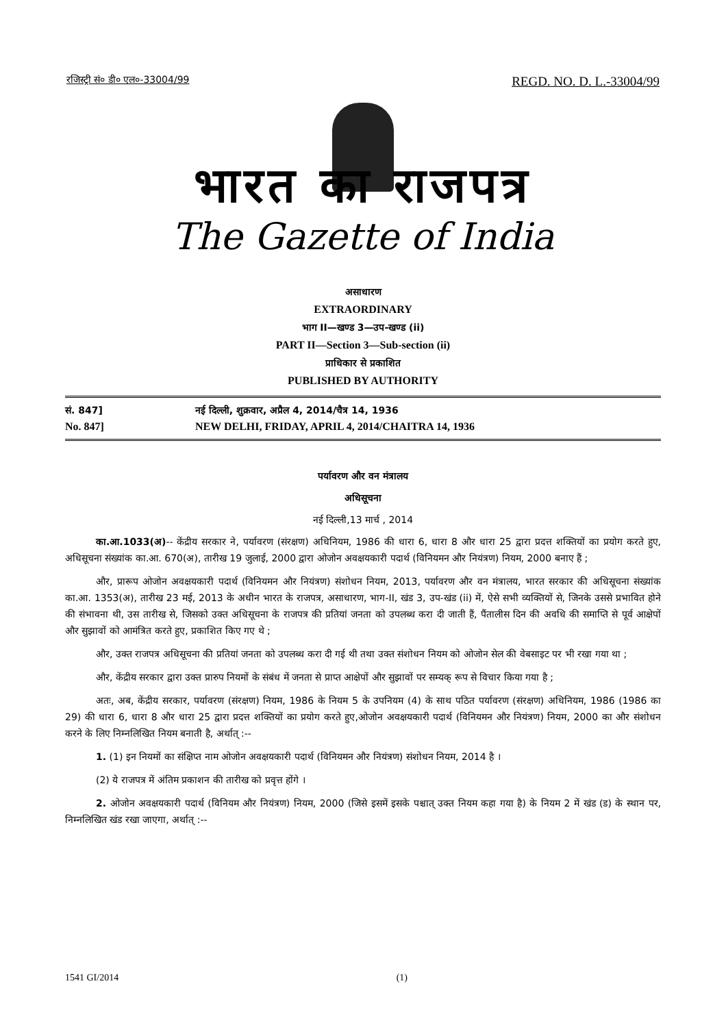रजिस्ट्री सं० डी० एल०-33004/99 REGD. NO. D. L.-33004/99
भारत का राजपत्र
The Gazette of India
असाधारण
EXTRAORDINARY
भाग II—खण्ड 3—उप-खण्ड (ii)
PART II—Section 3—Sub-section (ii)
प्राधिकार से प्रकाशित
PUBLISHED BY AUTHORITY
सं. 847] नई दिल्ली, शुक्रवार, अप्रैल 4, 2014/चैत्र 14, 1936
No. 847] NEW DELHI, FRIDAY, APRIL 4, 2014/CHAITRA 14, 1936
पर्यावरण और वन मंत्रालय
अधिसूचना
नई दिल्ली,13 मार्च , 2014
का.आ.1033(अ)-- केंद्रीय सरकार ने, पर्यावरण (संरक्षण) अधिनियम, 1986 की धारा 6, धारा 8 और धारा 25 द्वारा प्रदत्त शक्तियों का प्रयोग करते हुए, अधिसूचना संख्यांक का.आ. 670(अ), तारीख 19 जुलाई, 2000 द्वारा ओजोन अवक्षयकारी पदार्थ (विनियमन और नियंत्रण) नियम, 2000 बनाए हैं ;
और, प्रारूप ओजोन अवक्षयकारी पदार्थ (विनियमन और नियंत्रण) संशोधन नियम, 2013, पर्यावरण और वन मंत्रालय, भारत सरकार की अधिसूचना संख्यांक का.आ. 1353(अ), तारीख 23 मई, 2013 के अधीन भारत के राजपत्र, असाधारण, भाग-II, खंड 3, उप-खंड (ii) में, ऐसे सभी व्यक्तियों से, जिनके उससे प्रभावित होने की संभावना थी, उस तारीख से, जिसको उक्त अधिसूचना के राजपत्र की प्रतियां जनता को उपलब्ध करा दी जाती हैं, पैंतालीस दिन की अवधि की समाप्ति से पूर्व आक्षेपों और सुझावों को आमंत्रित करते हुए, प्रकाशित किए गए थे ;
और, उक्त राजपत्र अधिसूचना की प्रतियां जनता को उपलब्ध करा दी गई थी तथा उक्त संशोधन नियम को ओजोन सेल की वेबसाइट पर भी रखा गया था ;
और, केंद्रीय सरकार द्वारा उक्त प्रारुप नियमों के संबंध में जनता से प्राप्त आक्षेपों और सुझावों पर सम्यक् रूप से विचार किया गया है ;
अतः, अब, केंद्रीय सरकार, पर्यावरण (संरक्षण) नियम, 1986 के नियम 5 के उपनियम (4) के साथ पठित पर्यावरण (संरक्षण) अधिनियम, 1986 (1986 का 29) की धारा 6, धारा 8 और धारा 25 द्वारा प्रदत्त शक्तियों का प्रयोग करते हुए,ओजोन अवक्षयकारी पदार्थ (विनियमन और नियंत्रण) नियम, 2000 का और संशोधन करने के लिए निम्नलिखित नियम बनाती है, अर्थात् :--
1. (1) इन नियमों का संक्षिप्त नाम ओजोन अवक्षयकारी पदार्थ (विनियमन और नियंत्रण) संशोधन नियम, 2014 है ।
(2) ये राजपत्र में अंतिम प्रकाशन की तारीख को प्रवृत्त होंगे ।
2. ओजोन अवक्षयकारी पदार्थ (विनियम और नियंत्रण) नियम, 2000 (जिसे इसमें इसके पश्चात् उक्त नियम कहा गया है) के नियम 2 में खंड (ड) के स्थान पर, निम्नलिखित खंड रखा जाएगा, अर्थात् :--
1541 GI/2014 (1)